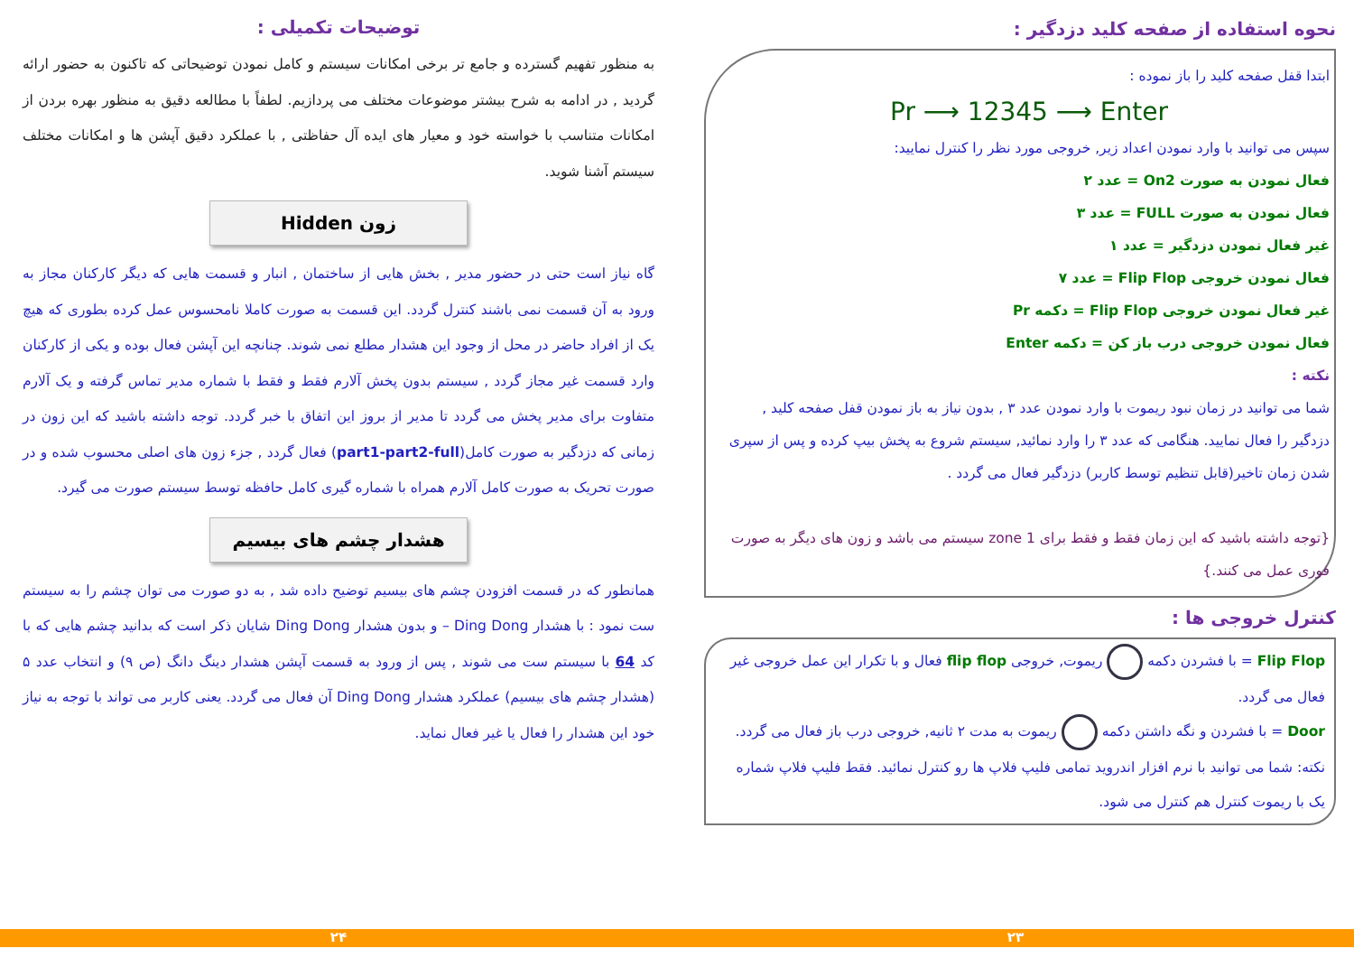نحوه استفاده از صفحه کلید دزدگیر :
ابتدا قفل صفحه کلید را باز نموده :
Pr ⟶ 12345 ⟶ Enter
سپس می توانید با وارد نمودن اعداد زیر, خروجی مورد نظر را کنترل نمایید:
فعال نمودن به صورت On2 = عدد ۲
فعال نمودن به صورت FULL = عدد ۳
غیر فعال نمودن دزدگیر = عدد ۱
فعال نمودن خروجی Flip Flop = عدد ۷
غیر فعال نمودن خروجی Flip Flop = دکمه Pr
فعال نمودن خروجی درب باز کن = دکمه Enter
نکته :
شما می توانید در زمان نبود ریموت با وارد نمودن عدد ۳ , بدون نیاز به باز نمودن قفل صفحه کلید , دزدگیر را فعال نمایید. هنگامی که عدد ۳ را وارد نمائید, سیستم شروع به پخش بیپ کرده و پس از سپری شدن زمان تاخیر(قابل تنظیم توسط کاربر) دزدگیر فعال می گردد .
{توجه داشته باشید که این زمان فقط و فقط برای zone 1 سیستم می باشد و زون های دیگر به صورت فوری عمل می کنند.}
کنترل خروجی ها :
Flip Flop = با فشردن دکمه ریموت, خروجی flip flop فعال و با تکرار این عمل خروجی غیر فعال می گردد.
Door = با فشردن و نگه داشتن دکمه ریموت به مدت ۲ ثانیه, خروجی درب باز فعال می گردد.
نکته: شما می توانید با نرم افزار اندروید تمامی فلیپ فلاپ ها رو کنترل نمائید. فقط فلیپ فلاپ شماره یک با ریموت کنترل هم کنترل می شود.
توضیحات تکمیلی :
به منظور تفهیم گسترده و جامع تر برخی امکانات سیستم و کامل نمودن توضیحاتی که تاکنون به حضور ارائه گردید , در ادامه به شرح بیشتر موضوعات مختلف می پردازیم. لطفاً با مطالعه دقیق به منظور بهره بردن از امکانات متناسب با خواسته خود و معیار های ایده آل حفاظتی , با عملکرد دقیق آپشن ها و امکانات مختلف سیستم آشنا شوید.
زون Hidden
گاه نیاز است حتی در حضور مدیر , بخش هایی از ساختمان , انبار و قسمت هایی که دیگر کارکنان مجاز به ورود به آن قسمت نمی باشند کنترل گردد. این قسمت به صورت کاملا نامحسوس عمل کرده بطوری که هیچ یک از افراد حاضر در محل از وجود این هشدار مطلع نمی شوند. چنانچه این آپشن فعال بوده و یکی از کارکنان وارد قسمت غیر مجاز گردد , سیستم بدون پخش آلارم فقط و فقط با شماره مدیر تماس گرفته و یک آلارم متفاوت برای مدیر پخش می گردد تا مدیر از بروز این اتفاق با خبر گردد. توجه داشته باشید که این زون در زمانی که دزدگیر به صورت کامل(part1-part2-full) فعال گردد , جزء زون های اصلی محسوب شده و در صورت تحریک به صورت کامل آلارم همراه با شماره گیری کامل حافظه توسط سیستم صورت می گیرد.
هشدار چشم های بیسیم
همانطور که در قسمت افزودن چشم های بیسیم توضیح داده شد , به دو صورت می توان چشم را به سیستم ست نمود : با هشدار Ding Dong – و بدون هشدار Ding Dong شایان ذکر است که بدانید چشم هایی که با کد 64 با سیستم ست می شوند , پس از ورود به قسمت آپشن هشدار دینگ دانگ (ص ۹) و انتخاب عدد ۵ (هشدار چشم های بیسیم) عملکرد هشدار Ding Dong آن فعال می گردد. یعنی کاربر می تواند با توجه به نیاز خود این هشدار را فعال یا غیر فعال نماید.
۲۴ ۲۳